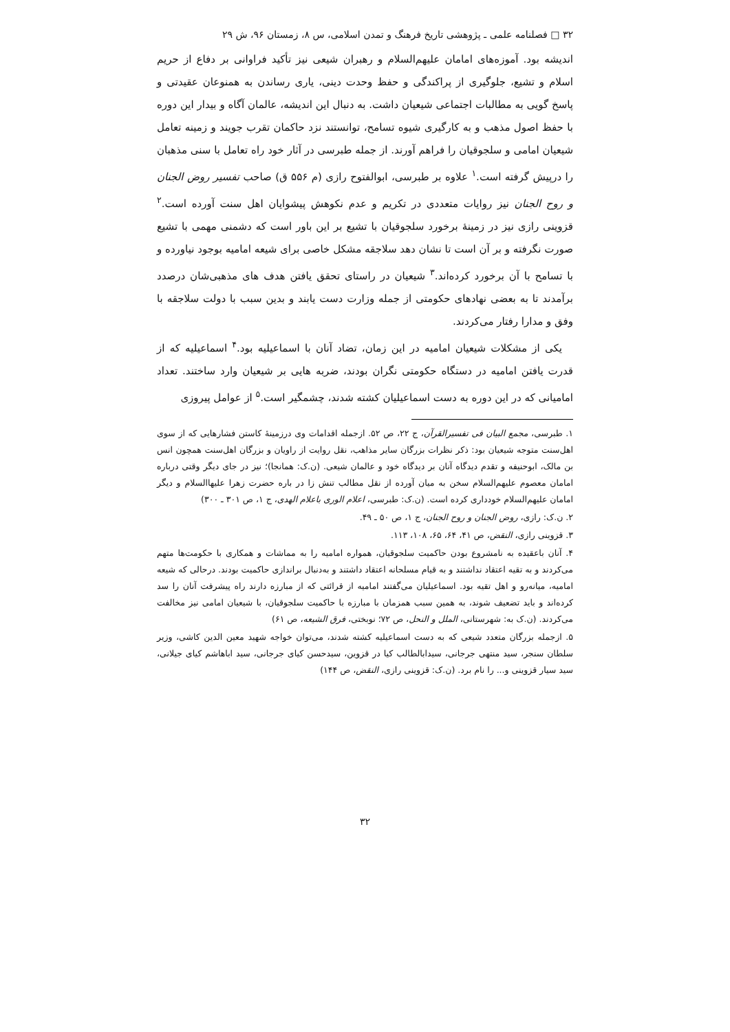۳۲ □ فصلنامه علمی ـ پژوهشی تاریخ فرهنگ و تمدن اسلامی، س ۸، زمستان ۹۶، ش ۲۹
اندیشه بود. آموزه‌های امامان علیهم‌السلام و رهبران شیعی نیز تأکید فراوانی بر دفاع از حریم اسلام و تشیع، جلوگیری از پراکندگی و حفظ وحدت دینی، یاری رساندن به همنوعان عقیدتی و پاسخ گویی به مطالبات اجتماعی شیعیان داشت. به دنبال این اندیشه، عالمان آگاه و بیدار این دوره با حفظ اصول مذهب و به کارگیری شیوه تسامح، توانستند نزد حاکمان تقرب جویند و زمینه تعامل شیعیان امامی و سلجوقیان را فراهم آورند. از جمله طبرسی در آثار خود راه تعامل با سنی مذهبان را درپیش گرفته است.<sup>۱</sup> علاوه بر طبرسی، ابوالفتوح رازی (م ۵۵۶ ق) صاحب تفسیر روض الجنان و روح الجنان نیز روایات متعددی در تکریم و عدم نکوهش پیشوایان اهل سنت آورده است.<sup>۲</sup> قزوینی رازی نیز در زمینهٔ برخورد سلجوقیان با تشیع بر این باور است که دشمنی مهمی با تشیع صورت نگرفته و بر آن است تا نشان دهد سلاجقه مشکل خاصی برای شیعه امامیه بوجود نیاورده و با تسامح با آن برخورد کرده‌اند.<sup>۳</sup> شیعیان در راستای تحقق یافتن هدف های مذهبی‌شان درصدد برآمدند تا به بعضی نهادهای حکومتی از جمله وزارت دست یابند و بدین سبب با دولت سلاجقه با وفق و مدارا رفتار می‌کردند.
یکی از مشکلات شیعیان امامیه در این زمان، تضاد آنان با اسماعیلیه بود.<sup>۴</sup> اسماعیلیه که از قدرت یافتن امامیه در دستگاه حکومتی نگران بودند، ضربه هایی بر شیعیان وارد ساختند. تعداد امامیانی که در این دوره به دست اسماعیلیان کشته شدند، چشمگیر است.<sup>۵</sup> از عوامل پیروزی
۱. طبرسی، مجمع البیان فی تفسیرالقرآن، ج ۲۲، ص ۵۲. ازجمله اقدامات وی درزمینهٔ کاستن فشارهایی که از سوی اهل‌سنت متوجه شیعیان بود: ذکر نظرات بزرگان سایر مذاهب، نقل روایت از راویان و بزرگان اهل‌سنت همچون انس بن مالک، ابوحنیفه و تقدم دیدگاه آنان بر دیدگاه خود و عالمان شیعی. (ن.ک: همانجا)؛ نیز در جای دیگر وقتی درباره امامان معصوم علیهم‌السلام سخن به میان آورده از نقل مطالب تنش زا در باره حضرت زهرا علیها‌السلام و دیگر امامان علیهم‌السلام خودداری کرده است. (ن.ک: طبرسی، اعلام الوری باعلام الهدی، ج ۱، ص ۳۰۱ ـ ۳۰۰)
۲. ن.ک: رازی، روض الجنان و روح الجنان، ج ۱، ص ۵۰ ـ ۴۹.
۳. قزوینی رازی، النقض، ص ۴۱، ۶۴، ۶۵، ۱۰۸، ۱۱۳.
۴. آنان باعقیده به نامشروع بودن حاکمیت سلجوقیان، همواره امامیه را به مماشات و همکاری با حکومت‌ها متهم می‌کردند و به تقیه اعتقاد نداشتند و به قیام مسلحانه اعتقاد داشتند و به‌دنبال براندازی حاکمیت بودند. درحالی که شیعه امامیه، میانه‌رو و اهل تقیه بود. اسماعیلیان می‌گفتند امامیه از قرائتی که از مبارزه دارند راه پیشرفت آنان را سد کرده‌اند و باید تضعیف شوند، به همین سبب همزمان با مبارزه با حاکمیت سلجوقیان، با شیعیان امامی نیز مخالفت می‌کردند. (ن.ک به: شهرستانی، الملل و النحل، ص ۷۲؛ نوبختی، فرق الشیعه، ص ۶۱)
۵. ازجمله بزرگان متعدد شیعی که به دست اسماعیلیه کشته شدند، می‌توان خواجه شهید معین الدین کاشی، وزیر سلطان سنجر، سید منتهی جرجانی، سیدابالطالب کیا در قزوین، سیدحسن کیای جرجانی، سید اباهاشم کیای جیلانی، سید سیار قزوینی و... را نام برد. (ن.ک: قزوینی رازی، النقض، ص ۱۴۴)
۳۲